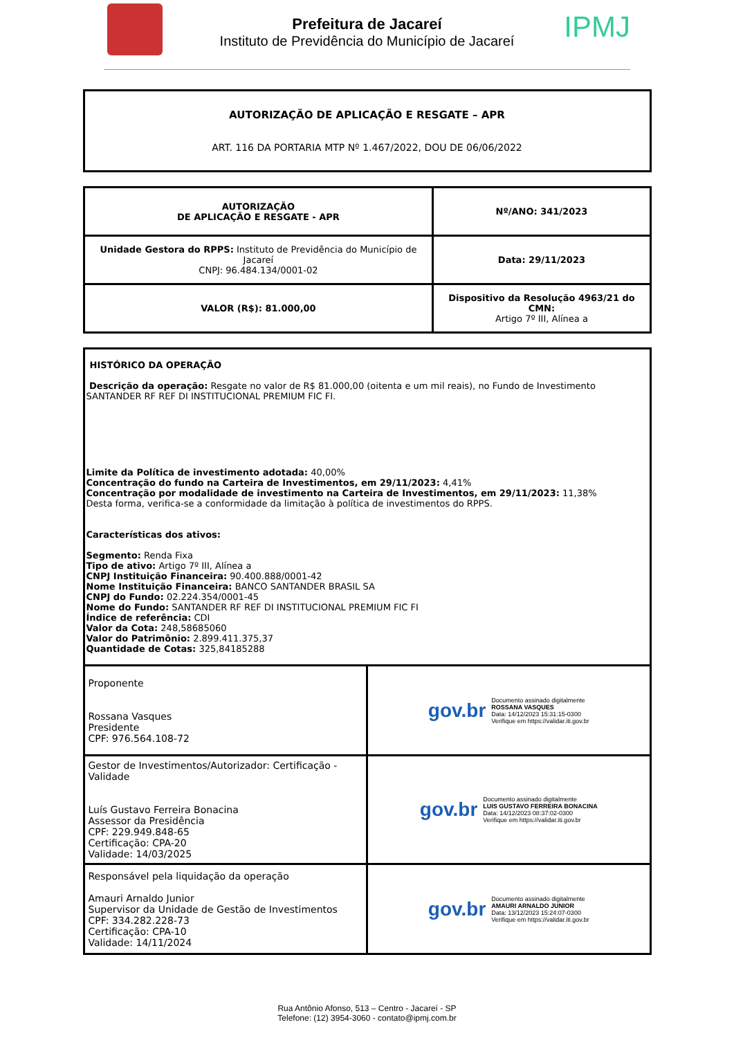Prefeitura de Jacareí
Instituto de Previdência do Município de Jacareí
IPMJ
AUTORIZAÇÃO DE APLICAÇÃO E RESGATE – APR
ART. 116 DA PORTARIA MTP Nº 1.467/2022, DOU DE 06/06/2022
| AUTORIZAÇÃO DE APLICAÇÃO E RESGATE - APR | Nº/ANO: 341/2023 |
| Unidade Gestora do RPPS: Instituto de Previdência do Município de Jacareí CNPJ: 96.484.134/0001-02 | Data: 29/11/2023 |
| VALOR (R$): 81.000,00 | Dispositivo da Resolução 4963/21 do CMN: Artigo 7º III, Alínea a |
| HISTÓRICO DA OPERAÇÃO Descrição da operação: Resgate no valor de R$ 81.000,00 (oitenta e um mil reais), no Fundo de Investimento SANTANDER RF REF DI INSTITUCIONAL PREMIUM FIC FI. Limite da Política de investimento adotada: 40,00% Concentração do fundo na Carteira de Investimentos, em 29/11/2023: 4,41% Concentração por modalidade de investimento na Carteira de Investimentos, em 29/11/2023: 11,38% Desta forma, verifica-se a conformidade da limitação à política de investimentos do RPPS. Características dos ativos: Segmento: Renda Fixa Tipo de ativo: Artigo 7º III, Alínea a CNPJ Instituição Financeira: 90.400.888/0001-42 Nome Instituição Financeira: BANCO SANTANDER BRASIL SA CNPJ do Fundo: 02.224.354/0001-45 Nome do Fundo: SANTANDER RF REF DI INSTITUCIONAL PREMIUM FIC FI Índice de referência: CDI Valor da Cota: 248,58685060 Valor do Patrimônio: 2.899.411.375,37 Quantidade de Cotas: 325,84185288 | |
| Proponente Rossana Vasques Presidente CPF: 976.564.108-72 | gov.br Documento assinado digitalmente ROSSANA VASQUES Data: 14/12/2023 15:31:15-0300 Verifique em https://validar.iti.gov.br |
| Gestor de Investimentos/Autorizador: Certificação - Validade Luís Gustavo Ferreira Bonacina Assessor da Presidência CPF: 229.949.848-65 Certificação: CPA-20 Validade: 14/03/2025 | gov.br Documento assinado digitalmente LUIS GUSTAVO FERREIRA BONACINA Data: 14/12/2023 08:37:02-0300 Verifique em https://validar.iti.gov.br |
| Responsável pela liquidação da operação Amauri Arnaldo Junior Supervisor da Unidade de Gestão de Investimentos CPF: 334.282.228-73 Certificação: CPA-10 Validade: 14/11/2024 | gov.br Documento assinado digitalmente AMAURI ARNALDO JUNIOR Data: 13/12/2023 15:24:07-0300 Verifique em https://validar.iti.gov.br |
Rua Antônio Afonso, 513 – Centro - Jacareí - SP
Telefone: (12) 3954-3060 - contato@ipmj.com.br